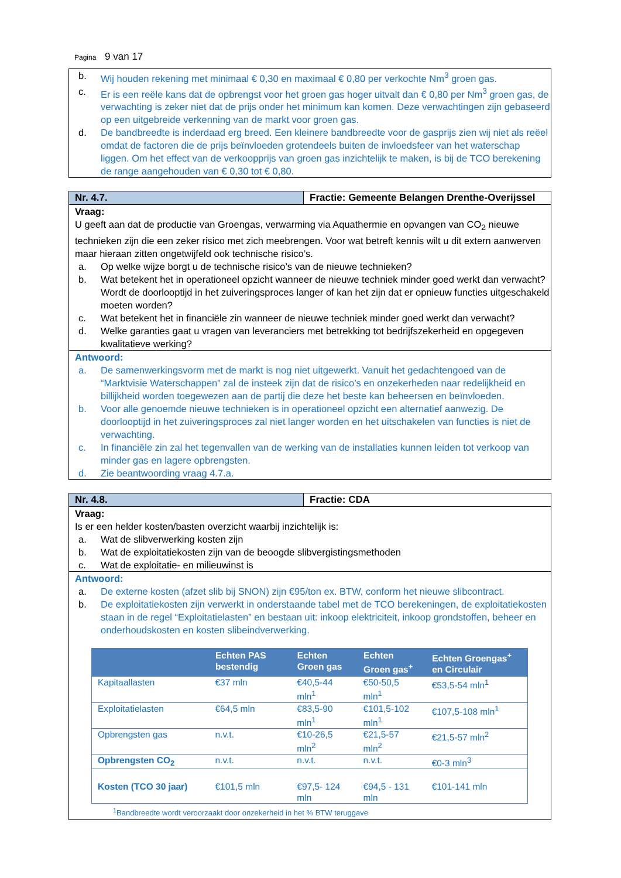Pagina 9 van 17
b. Wij houden rekening met minimaal € 0,30 en maximaal € 0,80 per verkochte Nm<sup>3</sup> groen gas.
c. Er is een reële kans dat de opbrengst voor het groen gas hoger uitvalt dan € 0,80 per Nm<sup>3</sup> groen gas, de verwachting is zeker niet dat de prijs onder het minimum kan komen. Deze verwachtingen zijn gebaseerd op een uitgebreide verkenning van de markt voor groen gas.
d. De bandbreedte is inderdaad erg breed. Een kleinere bandbreedte voor de gasprijs zien wij niet als reëel omdat de factoren die de prijs beïnvloeden grotendeels buiten de invloedsfeer van het waterschap liggen. Om het effect van de verkoopprijs van groen gas inzichtelijk te maken, is bij de TCO berekening de range aangehouden van € 0,30 tot € 0,80.
Nr. 4.7. Fractie: Gemeente Belangen Drenthe-Overijssel
Vraag:
U geeft aan dat de productie van Groengas, verwarming via Aquathermie en opvangen van CO<sub>2</sub> nieuwe technieken zijn die een zeker risico met zich meebrengen. Voor wat betreft kennis wilt u dit extern aanwerven maar hieraan zitten ongetwijfeld ook technische risico’s.
a. Op welke wijze borgt u de technische risico’s van de nieuwe technieken?
b. Wat betekent het in operationeel opzicht wanneer de nieuwe techniek minder goed werkt dan verwacht? Wordt de doorlooptijd in het zuiveringsproces langer of kan het zijn dat er opnieuw functies uitgeschakeld moeten worden?
c. Wat betekent het in financiële zin wanneer de nieuwe techniek minder goed werkt dan verwacht?
d. Welke garanties gaat u vragen van leveranciers met betrekking tot bedrijfszekerheid en opgegeven kwalitatieve werking?
Antwoord:
a. De samenwerkingsvorm met de markt is nog niet uitgewerkt. Vanuit het gedachtengoed van de “Marktvisie Waterschappen” zal de insteek zijn dat de risico’s en onzekerheden naar redelijkheid en billijkheid worden toegewezen aan de partij die deze het beste kan beheersen en beïnvloeden.
b. Voor alle genoemde nieuwe technieken is in operationeel opzicht een alternatief aanwezig. De doorlooptijd in het zuiveringsproces zal niet langer worden en het uitschakelen van functies is niet de verwachting.
c. In financiële zin zal het tegenvallen van de werking van de installaties kunnen leiden tot verkoop van minder gas en lagere opbrengsten.
d. Zie beantwoording vraag 4.7.a.
Nr. 4.8. Fractie: CDA
Vraag:
Is er een helder kosten/basten overzicht waarbij inzichtelijk is:
a. Wat de slibverwerking kosten zijn
b. Wat de exploitatiekosten zijn van de beoogde slibvergistingsmethoden
c. Wat de exploitatie- en milieuwinst is
Antwoord:
a. De externe kosten (afzet slib bij SNON) zijn €95/ton ex. BTW, conform het nieuwe slibcontract.
b. De exploitatiekosten zijn verwerkt in onderstaande tabel met de TCO berekeningen, de exploitatiekosten staan in de regel “Exploitatielasten” en bestaan uit: inkoop elektriciteit, inkoop grondstoffen, beheer en onderhoudskosten en kosten slibeindverwerking.
| | Echten PAS bestendig | Echten Groen gas | Echten Groen gas<sup>+</sup> | Echten Groengas<sup>+</sup> en Circulair |
| --- | --- | --- | --- | --- |
| Kapitaallasten | €37 mln | €40,5-44 mln<sup>1</sup> | €50-50,5 mln<sup>1</sup> | €53,5-54 mln<sup>1</sup> |
| Exploitatielasten | €64,5 mln | €83,5-90 mln<sup>1</sup> | €101,5-102 mln<sup>1</sup> | €107,5-108 mln<sup>1</sup> |
| Opbrengsten gas | n.v.t. | €10-26,5 mln<sup>2</sup> | €21,5-57 mln<sup>2</sup> | €21,5-57 mln<sup>2</sup> |
| Opbrengsten CO<sub>2</sub> | n.v.t. | n.v.t. | n.v.t. | €0-3 mln<sup>3</sup> |
| Kosten (TCO 30 jaar) | €101,5 mln | €97,5- 124 mln | €94,5 - 131 mln | €101-141 mln |
<sup>1</sup> Bandbreedte wordt veroorzaakt door onzekerheid in het % BTW teruggave